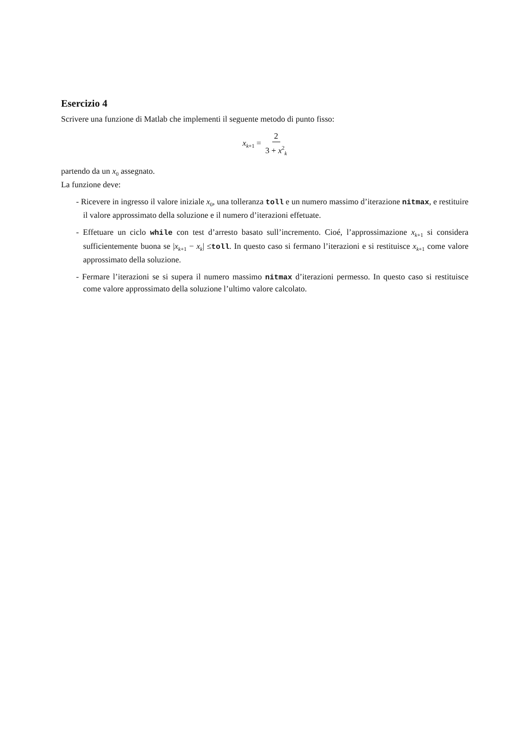Esercizio 4
Scrivere una funzione di Matlab che implementi il seguente metodo di punto fisso:
x<sub>k+1</sub> = 2 3 + x<sup>2</sup><sub>k</sub>
partendo da un x<sub>0</sub> assegnato.
La funzione deve:
- Ricevere in ingresso il valore iniziale x<sub>0</sub>, una tolleranza toll e un numero massimo d’iterazione nitmax, e restituire il valore approssimato della soluzione e il numero d’iterazioni effetuate.
- Effetuare un ciclo while con test d’arresto basato sull’incremento. Cioé, l’approssimazione x<sub>k+1</sub> si considera sufficientemente buona se |x<sub>k+1</sub> − x<sub>k</sub>| ≤toll. In questo caso si fermano l’iterazioni e si restituisce x<sub>k+1</sub> come valore approssimato della soluzione.
- Fermare l’iterazioni se si supera il numero massimo nitmax d’iterazioni permesso. In questo caso si restituisce come valore approssimato della soluzione l’ultimo valore calcolato.